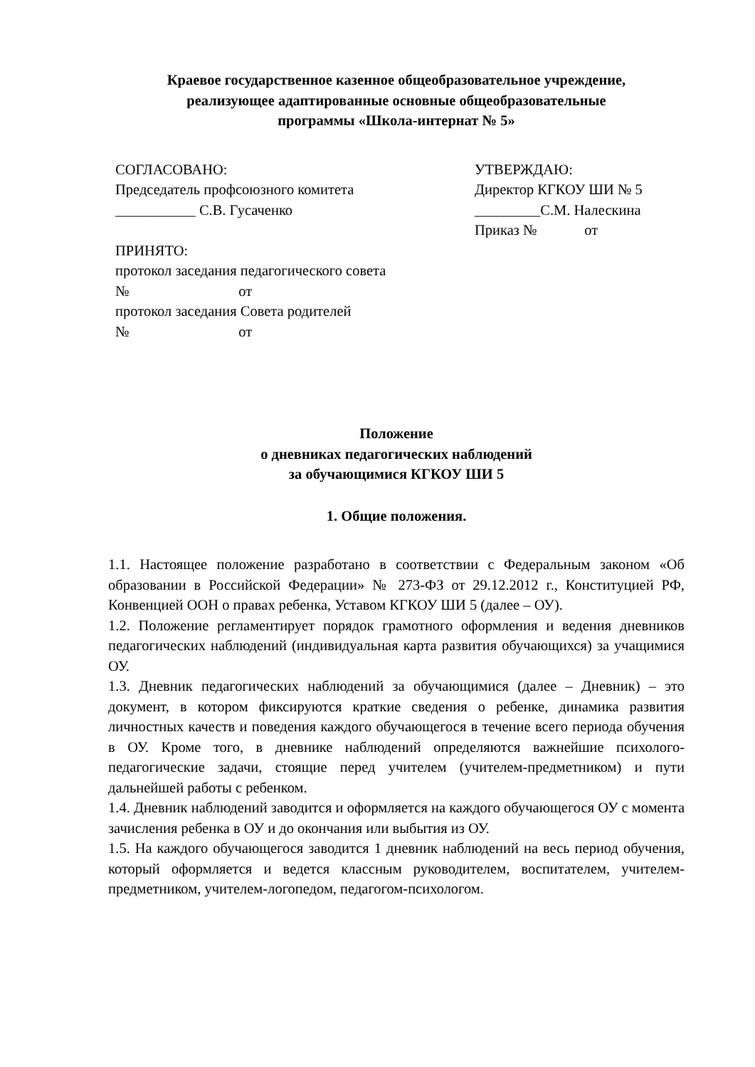Краевое государственное казенное общеобразовательное учреждение,
реализующее адаптированные основные общеобразовательные
программы «Школа-интернат № 5»
СОГЛАСОВАНО:
Председатель профсоюзного комитета
___________ С.В. Гусаченко
ПРИНЯТО:
протокол заседания педагогического совета
№ от
протокол заседания Совета родителей
№ от
УТВЕРЖДАЮ:
Директор КГКОУ ШИ № 5
_________С.М. Налескина
Приказ № от
Положение
о дневниках педагогических наблюдений
за обучающимися КГКОУ ШИ 5
1. Общие положения.
1.1. Настоящее положение разработано в соответствии с Федеральным законом «Об образовании в Российской Федерации» № 273-ФЗ от 29.12.2012 г., Конституцией РФ, Конвенцией ООН о правах ребенка, Уставом КГКОУ ШИ 5 (далее – ОУ).
1.2. Положение регламентирует порядок грамотного оформления и ведения дневников педагогических наблюдений (индивидуальная карта развития обучающихся) за учащимися ОУ.
1.3. Дневник педагогических наблюдений за обучающимися (далее – Дневник) – это документ, в котором фиксируются краткие сведения о ребенке, динамика развития личностных качеств и поведения каждого обучающегося в течение всего периода обучения в ОУ. Кроме того, в дневнике наблюдений определяются важнейшие психолого-педагогические задачи, стоящие перед учителем (учителем-предметником) и пути дальнейшей работы с ребенком.
1.4. Дневник наблюдений заводится и оформляется на каждого обучающегося ОУ с момента зачисления ребенка в ОУ и до окончания или выбытия из ОУ.
1.5. На каждого обучающегося заводится 1 дневник наблюдений на весь период обучения, который оформляется и ведется классным руководителем, воспитателем, учителем-предметником, учителем-логопедом, педагогом-психологом.